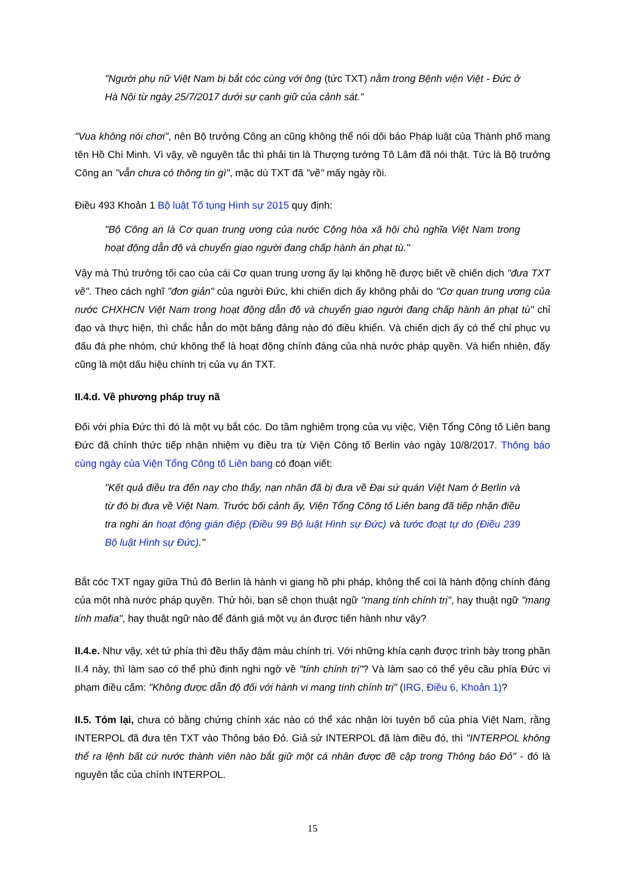"Người phụ nữ Việt Nam bị bắt cóc cùng với ông (tức TXT) nằm trong Bệnh viện Việt - Đức ở Hà Nội từ ngày 25/7/2017 dưới sự canh giữ của cảnh sát."
"Vua không nói chơi", nên Bộ trưởng Công an cũng không thể nói dối báo Pháp luật của Thành phố mang tên Hồ Chí Minh. Vì vậy, về nguyên tắc thì phải tin là Thượng tướng Tô Lâm đã nói thật. Tức là Bộ trưởng Công an "vẫn chưa có thông tin gì", mặc dù TXT đã "về" mấy ngày rồi.
Điều 493 Khoản 1 Bộ luật Tố tụng Hình sự 2015 quy định:
"Bộ Công an là Cơ quan trung ương của nước Cộng hòa xã hội chủ nghĩa Việt Nam trong hoạt động dẫn độ và chuyển giao người đang chấp hành án phạt tù."
Vậy mà Thủ trưởng tối cao của cái Cơ quan trung ương ấy lại không hề được biết về chiến dịch "đưa TXT về". Theo cách nghĩ "đơn giản" của người Đức, khi chiến dịch ấy không phải do "Cơ quan trung ương của nước CHXHCN Việt Nam trong hoạt động dẫn độ và chuyển giao người đang chấp hành án phạt tù" chỉ đạo và thực hiện, thì chắc hẳn do một băng đảng nào đó điều khiển. Và chiến dịch ấy có thể chỉ phục vụ đấu đá phe nhóm, chứ không thể là hoạt động chính đáng của nhà nước pháp quyền. Và hiển nhiên, đấy cũng là một dấu hiệu chính trị của vụ án TXT.
II.4.d. Về phương pháp truy nã
Đối với phía Đức thì đó là một vụ bắt cóc. Do tầm nghiêm trọng của vụ việc, Viện Tổng Công tố Liên bang Đức đã chính thức tiếp nhận nhiệm vụ điều tra từ Viện Công tố Berlin vào ngày 10/8/2017. Thông báo cùng ngày của Viện Tổng Công tố Liên bang có đoạn viết:
"Kết quả điều tra đến nay cho thấy, nạn nhân đã bị đưa về Đại sứ quán Việt Nam ở Berlin và từ đó bị đưa về Việt Nam. Trước bối cảnh ấy, Viện Tổng Công tố Liên bang đã tiếp nhận điều tra nghi án hoạt động gián điệp (Điều 99 Bộ luật Hình sự Đức) và tước đoạt tự do (Điều 239 Bộ luật Hình sự Đức)."
Bắt cóc TXT ngay giữa Thủ đô Berlin là hành vi giang hồ phi pháp, không thể coi là hành động chính đáng của một nhà nước pháp quyền. Thử hỏi, bạn sẽ chọn thuật ngữ "mang tính chính trị", hay thuật ngữ "mang tính mafia", hay thuật ngữ nào để đánh giá một vụ án được tiến hành như vậy?
II.4.e. Như vậy, xét tứ phía thì đều thấy đậm màu chính trị. Với những khía cạnh được trình bày trong phần II.4 này, thì làm sao có thể phủ định nghi ngờ về "tính chính trị"? Và làm sao có thể yêu cầu phía Đức vi phạm điều cấm: "Không được dẫn độ đối với hành vi mang tính chính trị" (IRG, Điều 6, Khoản 1)?
II.5. Tóm lại, chưa có bằng chứng chính xác nào có thể xác nhận lời tuyên bố của phía Việt Nam, rằng INTERPOL đã đưa tên TXT vào Thông báo Đỏ. Giả sử INTERPOL đã làm điều đó, thì "INTERPOL không thể ra lệnh bất cứ nước thành viên nào bắt giữ một cá nhân được đề cập trong Thông báo Đỏ" - đó là nguyên tắc của chính INTERPOL.
15